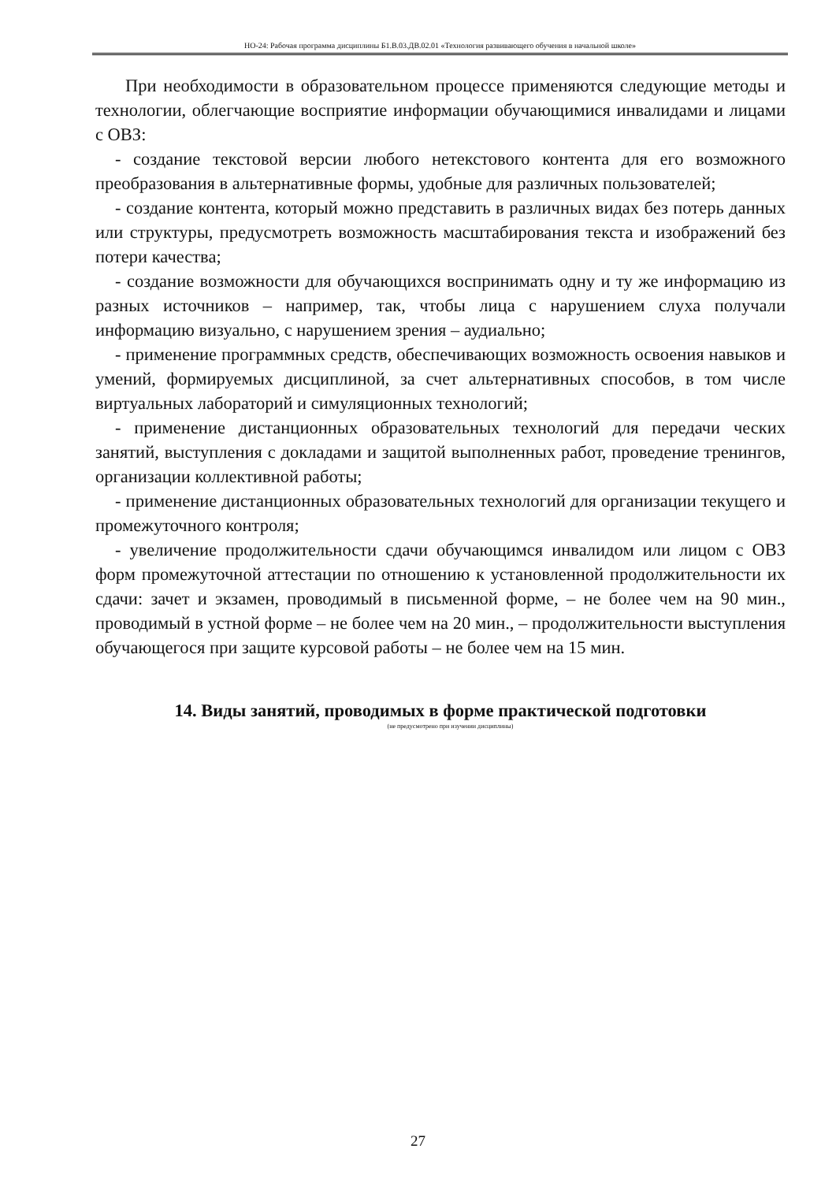НО-24: Рабочая программа дисциплины Б1.В.03.ДВ.02.01 «Технология развивающего обучения в начальной школе»
При необходимости в образовательном процессе применяются следующие методы и технологии, облегчающие восприятие информации обучающимися инвалидами и лицами с ОВЗ:
- создание текстовой версии любого нетекстового контента для его возможного преобразования в альтернативные формы, удобные для различных пользователей;
- создание контента, который можно представить в различных видах без потерь данных или структуры, предусмотреть возможность масштабирования текста и изображений без потери качества;
- создание возможности для обучающихся воспринимать одну и ту же информацию из разных источников – например, так, чтобы лица с нарушением слуха получали информацию визуально, с нарушением зрения – аудиально;
- применение программных средств, обеспечивающих возможность освоения навыков и умений, формируемых дисциплиной, за счет альтернативных способов, в том числе виртуальных лабораторий и симуляционных технологий;
- применение дистанционных образовательных технологий для передачи ческих занятий, выступления с докладами и защитой выполненных работ, проведение тренингов, организации коллективной работы;
- применение дистанционных образовательных технологий для организации текущего и промежуточного контроля;
- увеличение продолжительности сдачи обучающимся инвалидом или лицом с ОВЗ форм промежуточной аттестации по отношению к установленной продолжительности их сдачи: зачет и экзамен, проводимый в письменной форме, – не более чем на 90 мин., проводимый в устной форме – не более чем на 20 мин., – продолжительности выступления обучающегося при защите курсовой работы – не более чем на 15 мин.
14. Виды занятий, проводимых в форме практической подготовки
(не предусмотрено при изучении дисциплины)
27